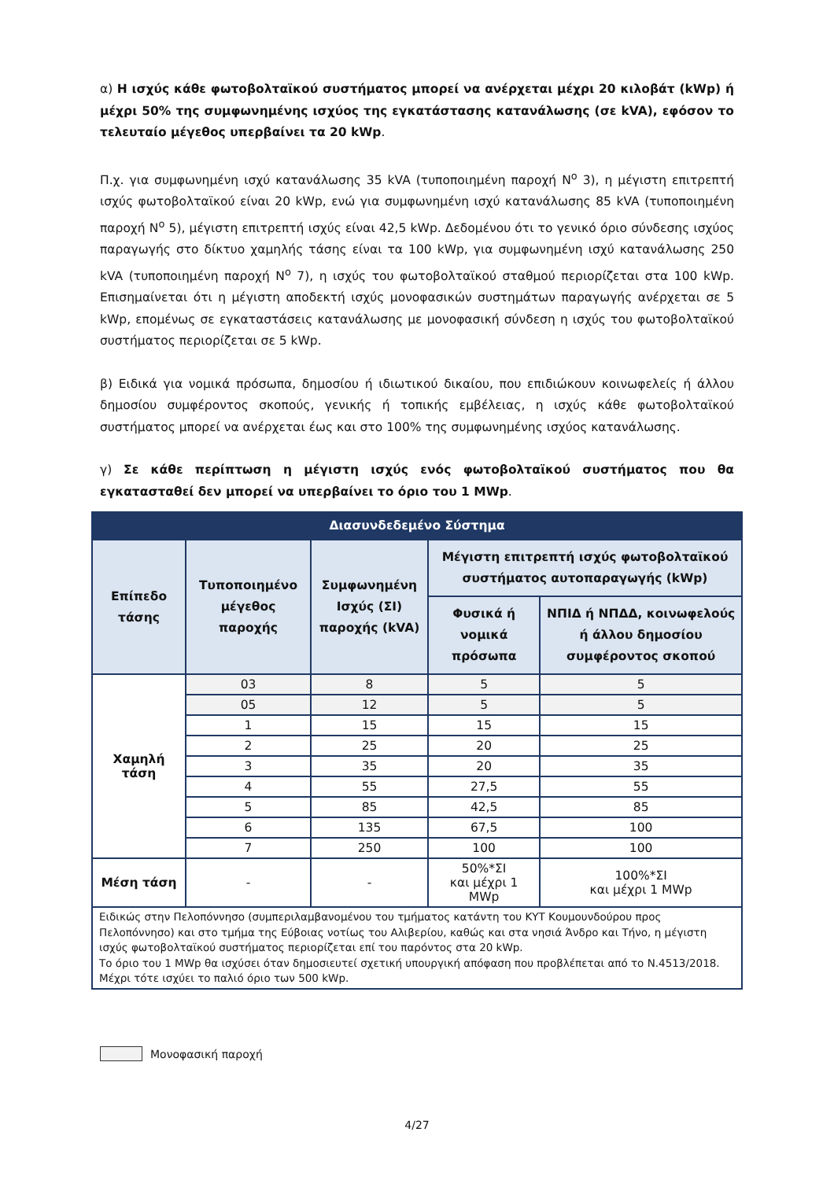α) Η ισχύς κάθε φωτοβολταϊκού συστήματος μπορεί να ανέρχεται μέχρι 20 κιλοβάτ (kWp) ή μέχρι 50% της συμφωνημένης ισχύος της εγκατάστασης κατανάλωσης (σε kVA), εφόσον το τελευταίο μέγεθος υπερβαίνει τα 20 kWp.
Π.χ. για συμφωνημένη ισχύ κατανάλωσης 35 kVA (τυποποιημένη παροχή N<sup>o</sup> 3), η μέγιστη επιτρεπτή ισχύς φωτοβολταϊκού είναι 20 kWp, ενώ για συμφωνημένη ισχύ κατανάλωσης 85 kVA (τυποποιημένη παροχή N<sup>o</sup> 5), μέγιστη επιτρεπτή ισχύς είναι 42,5 kWp. Δεδομένου ότι το γενικό όριο σύνδεσης ισχύος παραγωγής στο δίκτυο χαμηλής τάσης είναι τα 100 kWp, για συμφωνημένη ισχύ κατανάλωσης 250 kVA (τυποποιημένη παροχή N<sup>o</sup> 7), η ισχύς του φωτοβολταϊκού σταθμού περιορίζεται στα 100 kWp. Επισημαίνεται ότι η μέγιστη αποδεκτή ισχύς μονοφασικών συστημάτων παραγωγής ανέρχεται σε 5 kWp, επομένως σε εγκαταστάσεις κατανάλωσης με μονοφασική σύνδεση η ισχύς του φωτοβολταϊκού συστήματος περιορίζεται σε 5 kWp.
β) Ειδικά για νομικά πρόσωπα, δημοσίου ή ιδιωτικού δικαίου, που επιδιώκουν κοινωφελείς ή άλλου δημοσίου συμφέροντος σκοπούς, γενικής ή τοπικής εμβέλειας, η ισχύς κάθε φωτοβολταϊκού συστήματος μπορεί να ανέρχεται έως και στο 100% της συμφωνημένης ισχύος κατανάλωσης.
γ) Σε κάθε περίπτωση η μέγιστη ισχύς ενός φωτοβολταϊκού συστήματος που θα εγκατασταθεί δεν μπορεί να υπερβαίνει το όριο του 1 MWp.
| Διασυνδεδεμένο Σύστημα | | | | |
| --- | --- | --- | --- | --- |
| Επίπεδο τάσης | Τυποποιημένο μέγεθος παροχής | Συμφωνημένη Ισχύς (ΣΙ) παροχής (kVA) | Μέγιστη επιτρεπτή ισχύς φωτοβολταϊκού συστήματος αυτοπαραγωγής (kWp) | |
| | | | Φυσικά ή νομικά πρόσωπα | ΝΠΙΔ ή ΝΠΔΔ, κοινωφελούς ή άλλου δημοσίου συμφέροντος σκοπού |
| Χαμηλή τάση | 03 | 8 | 5 | 5 |
| | 05 | 12 | 5 | 5 |
| | 1 | 15 | 15 | 15 |
| | 2 | 25 | 20 | 25 |
| | 3 | 35 | 20 | 35 |
| | 4 | 55 | 27,5 | 55 |
| | 5 | 85 | 42,5 | 85 |
| | 6 | 135 | 67,5 | 100 |
| | 7 | 250 | 100 | 100 |
| Μέση τάση | - | - | 50%*ΣΙ και μέχρι 1 MWp | 100%*ΣΙ και μέχρι 1 MWp |
| Ειδικώς στην Πελοπόννησο (συμπεριλαμβανομένου του τμήματος κατάντη του ΚΥΤ Κουμουνδούρου προς Πελοπόννησο) και στο τμήμα της Εύβοιας νοτίως του Αλιβερίου, καθώς και στα νησιά Άνδρο και Τήνο, η μέγιστη ισχύς φωτοβολταϊκού συστήματος περιορίζεται επί του παρόντος στα 20 kWp. Το όριο του 1 MWp θα ισχύσει όταν δημοσιευτεί σχετική υπουργική απόφαση που προβλέπεται από το Ν.4513/2018. Μέχρι τότε ισχύει το παλιό όριο των 500 kWp. | | | | |
Μονοφασική παροχή
4/27